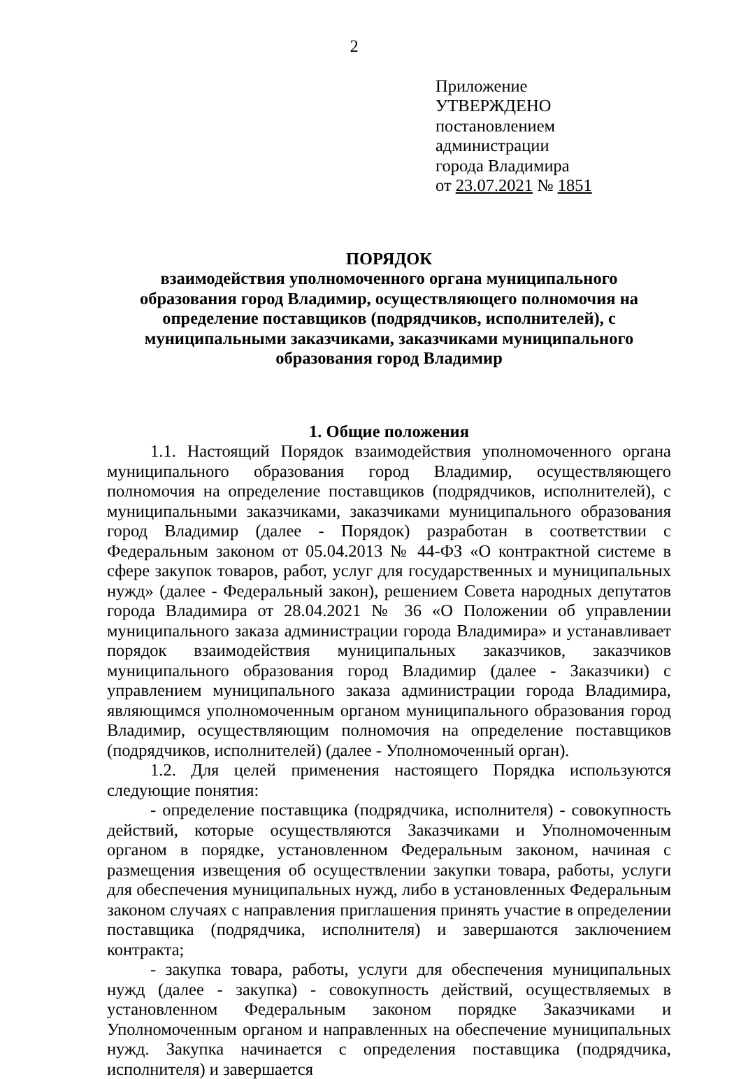2
Приложение
УТВЕРЖДЕНО
постановлением администрации
города Владимира
от 23.07.2021 № 1851
ПОРЯДОК
взаимодействия уполномоченного органа муниципального
образования город Владимир, осуществляющего полномочия на
определение поставщиков (подрядчиков, исполнителей), с
муниципальными заказчиками, заказчиками муниципального
образования город Владимир
1. Общие положения
1.1. Настоящий Порядок взаимодействия уполномоченного органа муниципального образования город Владимир, осуществляющего полномочия на определение поставщиков (подрядчиков, исполнителей), с муниципальными заказчиками, заказчиками муниципального образования город Владимир (далее - Порядок) разработан в соответствии с Федеральным законом от 05.04.2013 № 44-ФЗ «О контрактной системе в сфере закупок товаров, работ, услуг для государственных и муниципальных нужд» (далее - Федеральный закон), решением Совета народных депутатов города Владимира от 28.04.2021 № 36 «О Положении об управлении муниципального заказа администрации города Владимира» и устанавливает порядок взаимодействия муниципальных заказчиков, заказчиков муниципального образования город Владимир (далее - Заказчики) с управлением муниципального заказа администрации города Владимира, являющимся уполномоченным органом муниципального образования город Владимир, осуществляющим полномочия на определение поставщиков (подрядчиков, исполнителей) (далее - Уполномоченный орган).
1.2. Для целей применения настоящего Порядка используются следующие понятия:
- определение поставщика (подрядчика, исполнителя) - совокупность действий, которые осуществляются Заказчиками и Уполномоченным органом в порядке, установленном Федеральным законом, начиная с размещения извещения об осуществлении закупки товара, работы, услуги для обеспечения муниципальных нужд, либо в установленных Федеральным законом случаях с направления приглашения принять участие в определении поставщика (подрядчика, исполнителя) и завершаются заключением контракта;
- закупка товара, работы, услуги для обеспечения муниципальных нужд (далее - закупка) - совокупность действий, осуществляемых в установленном Федеральным законом порядке Заказчиками и Уполномоченным органом и направленных на обеспечение муниципальных нужд. Закупка начинается с определения поставщика (подрядчика, исполнителя) и завершается